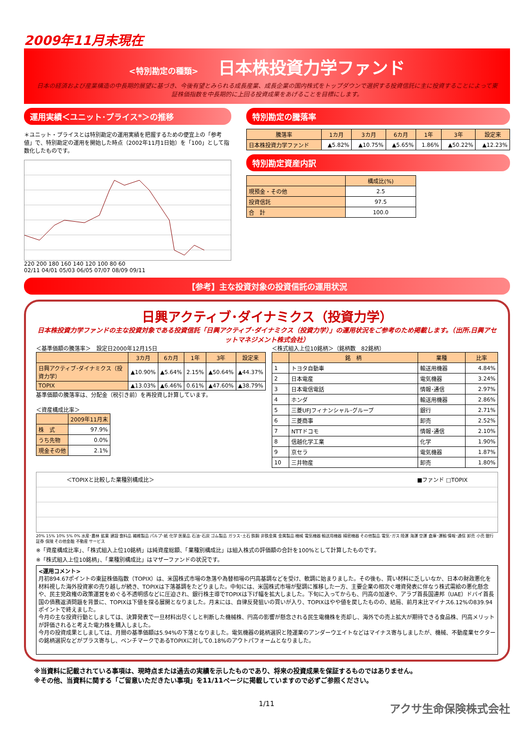2009年11月末現在
<特別勘定の種類> 日本株投資力学ファンド
日本の経済および産業構造の中長期的展望に基づき、今後有望とみられる成長産業、成長企業の国内株式をトップダウンで選択する投資信託に主に投資することによって東証株価指数を中長期的に上回る投資成果をあげることを目標にします。
運用実績＜ユニット･プライス*＞の推移
＊ユニット・プライスとは特別勘定の運用実績を把握するための便宜上の「参考値」で、特別勘定の運用を開始した時点（2002年11月1日始）を「100」として指数化したものです。
220 200 180 160 140 120 100 80 60
02/11 04/01 05/03 06/05 07/07 08/09 09/11
特別勘定の騰落率
| 騰落率 | 1カ月 | 3カ月 | 6カ月 | 1年 | 3年 | 設定来 |
| --- | --- | --- | --- | --- | --- | --- |
| 日本株投資力学ファンド | ▲5.82% | ▲10.75% | ▲5.65% | 1.86% | ▲50.22% | ▲12.23% |
特別勘定資産内訳
| | 構成比(%) |
| --- | --- |
| 現預金・その他 | 2.5 |
| 投資信託 | 97.5 |
| 合 計 | 100.0 |
【参考】主な投資対象の投資信託の運用状況
日興アクティブ･ダイナミクス（投資力学）
日本株投資力学ファンドの主な投資対象である投資信託「日興アクティブ･ダイナミクス（投資力学）」の運用状況をご参考のため掲載します。（出所.日興アセットマネジメント株式会社）
＜基準価額の騰落率＞　設定日2000年12月15日
| | 3カ月 | 6カ月 | 1年 | 3年 | 設定来 |
| --- | --- | --- | --- | --- | --- |
| 日興アクティブ･ダイナミクス（投資力学） | ▲10.90% | ▲5.64% | 2.15% | ▲50.64% | ▲44.37% |
| TOPIX | ▲13.03% | ▲6.46% | 0.61% | ▲47.60% | ▲38.79% |
基準価額の騰落率は、分配金（税引き前）を再投資し計算しています。
＜資産構成比率＞
| | 2009年11月末 |
| --- | --- |
| 株 式 | 97.9% |
| うち先物 | 0.0% |
| 現金その他 | 2.1% |
＜株式組入上位10銘柄＞（銘柄数　82銘柄）
| | 銘 柄 | 業種 | 比率 |
| --- | --- | --- | --- |
| 1 | トヨタ自動車 | 輸送用機器 | 4.84% |
| 2 | 日本電産 | 電気機器 | 3.24% |
| 3 | 日本電信電話 | 情報･通信 | 2.97% |
| 4 | ホンダ | 輸送用機器 | 2.86% |
| 5 | 三菱UFJフィナンシャル･グループ | 銀行 | 2.71% |
| 6 | 三菱商事 | 卸売 | 2.52% |
| 7 | NTTドコモ | 情報･通信 | 2.10% |
| 8 | 信越化学工業 | 化学 | 1.90% |
| 9 | 京セラ | 電気機器 | 1.87% |
| 10 | 三井物産 | 卸売 | 1.80% |
＜TOPIXと比較した業種別構成比＞ ■ファンド □TOPIX
20% 15% 10% 5% 0% 水産･農林 鉱業 建設 食料品 繊維製品 パルプ･紙 化学 医薬品 石油･石炭 ゴム製品 ガラス･土石 鉄鋼 非鉄金属 金属製品 機械 電気機器 輸送用機器 精密機器 その他製品 電気･ガス 陸運 海運 空運 倉庫･運輸 情報･通信 卸売 小売 銀行 証券 保険 その他金融 不動産 サービス
※「資産構成比率」、「株式組入上位10銘柄」は純資産総額、「業種別構成比」は組入株式の評価額の合計を100%として計算したものです。
※「株式組入上位10銘柄」、「業種別構成比」はマザーファンドの状況です。
<運用コメント>
月初894.67ポイントの東証株価指数（TOPIX）は、米国株式市場の急落や為替相場の円高基調などを受け、軟調に始まりました。その後も、買い材料に乏しいなか、日本の財政悪化を材料視した海外投資家の売り越しが続き、TOPIXは下落基調をたどりました。中旬には、米国株式市場が堅調に推移した一方、主要企業の相次ぐ増資発表に伴なう株式需給の悪化懸念や、民主党政権の政策運営をめぐる不透明感などに圧迫され、銀行株主導でTOPIXは下げ幅を拡大しました。下旬に入ってからも、円高の加速や、アラブ首長国連邦（UAE）ドバイ首長国の債務返済問題を背景に、TOPIXは下値を探る展開となりました。月末には、自律反発狙いの買いが入り、TOPIXはやや値を戻したものの、結局、前月末比マイナス6.12%の839.94ポイントで終えました。
今月の主な投資行動としましては、決算発表で一旦材料出尽くしと判断した機械株、円高の影響が懸念される民生電機株を売却し、海外での売上拡大が期待できる食品株、円高メリットが評価されると考えた電力株を購入しました。
今月の投資成果としましては、月間の基準価額は5.94%の下落となりました。電気機器の銘柄選択と陸運業のアンダーウエイトなどはマイナス寄与しましたが、機械、不動産業セクターの銘柄選択などがプラス寄与し、ベンチマークであるTOPIXに対して0.18%のアウトパフォームとなりました。
※当資料に記載されている事項は、現時点または過去の実績を示したものであり、将来の投資成果を保証するものではありません。
※その他、当資料に関する「ご留意いただきたい事項」を11/11ページに掲載していますので必ずご参照ください。
1/11 アクサ生命保険株式会社